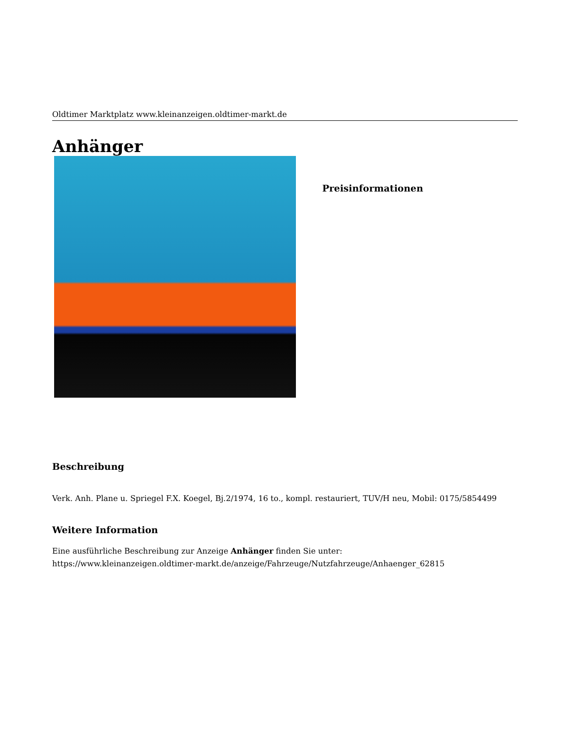Oldtimer Marktplatz www.kleinanzeigen.oldtimer-markt.de
Anhänger
Preisinformationen
Beschreibung
Verk. Anh. Plane u. Spriegel F.X. Koegel, Bj.2/1974, 16 to., kompl. restauriert, TUV/H neu, Mobil: 0175/5854499
Weitere Information
Eine ausführliche Beschreibung zur Anzeige Anhänger finden Sie unter:
https://www.kleinanzeigen.oldtimer-markt.de/anzeige/Fahrzeuge/Nutzfahrzeuge/Anhaenger_62815